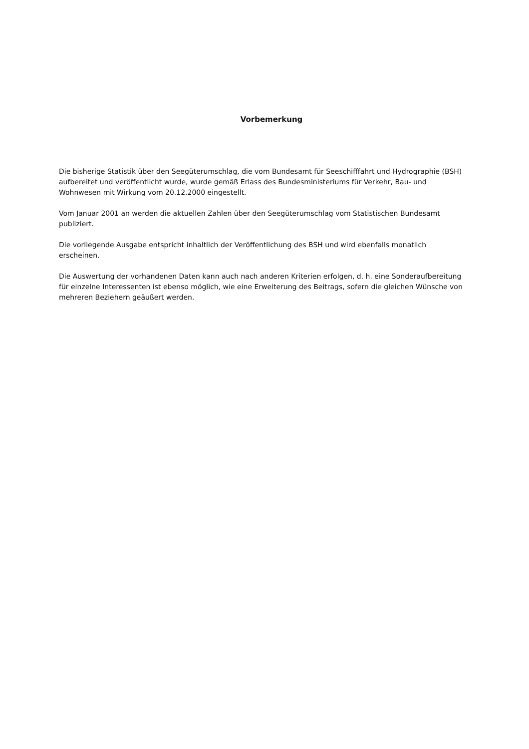Vorbemerkung
Die bisherige Statistik über den Seegüterumschlag, die vom Bundesamt für Seeschifffahrt und Hydrographie (BSH) aufbereitet und veröffentlicht wurde, wurde gemäß Erlass des Bundesministeriums für Verkehr, Bau- und Wohnwesen mit Wirkung vom 20.12.2000 eingestellt.
Vom Januar 2001 an werden die aktuellen Zahlen über den Seegüterumschlag vom Statistischen Bundesamt publiziert.
Die vorliegende Ausgabe entspricht inhaltlich der Veröffentlichung des BSH und wird ebenfalls monatlich erscheinen.
Die Auswertung der vorhandenen Daten kann auch nach anderen Kriterien erfolgen, d. h. eine Sonderaufbereitung für einzelne Interessenten ist ebenso möglich, wie eine Erweiterung des Beitrags, sofern die gleichen Wünsche von mehreren Beziehern geäußert werden.